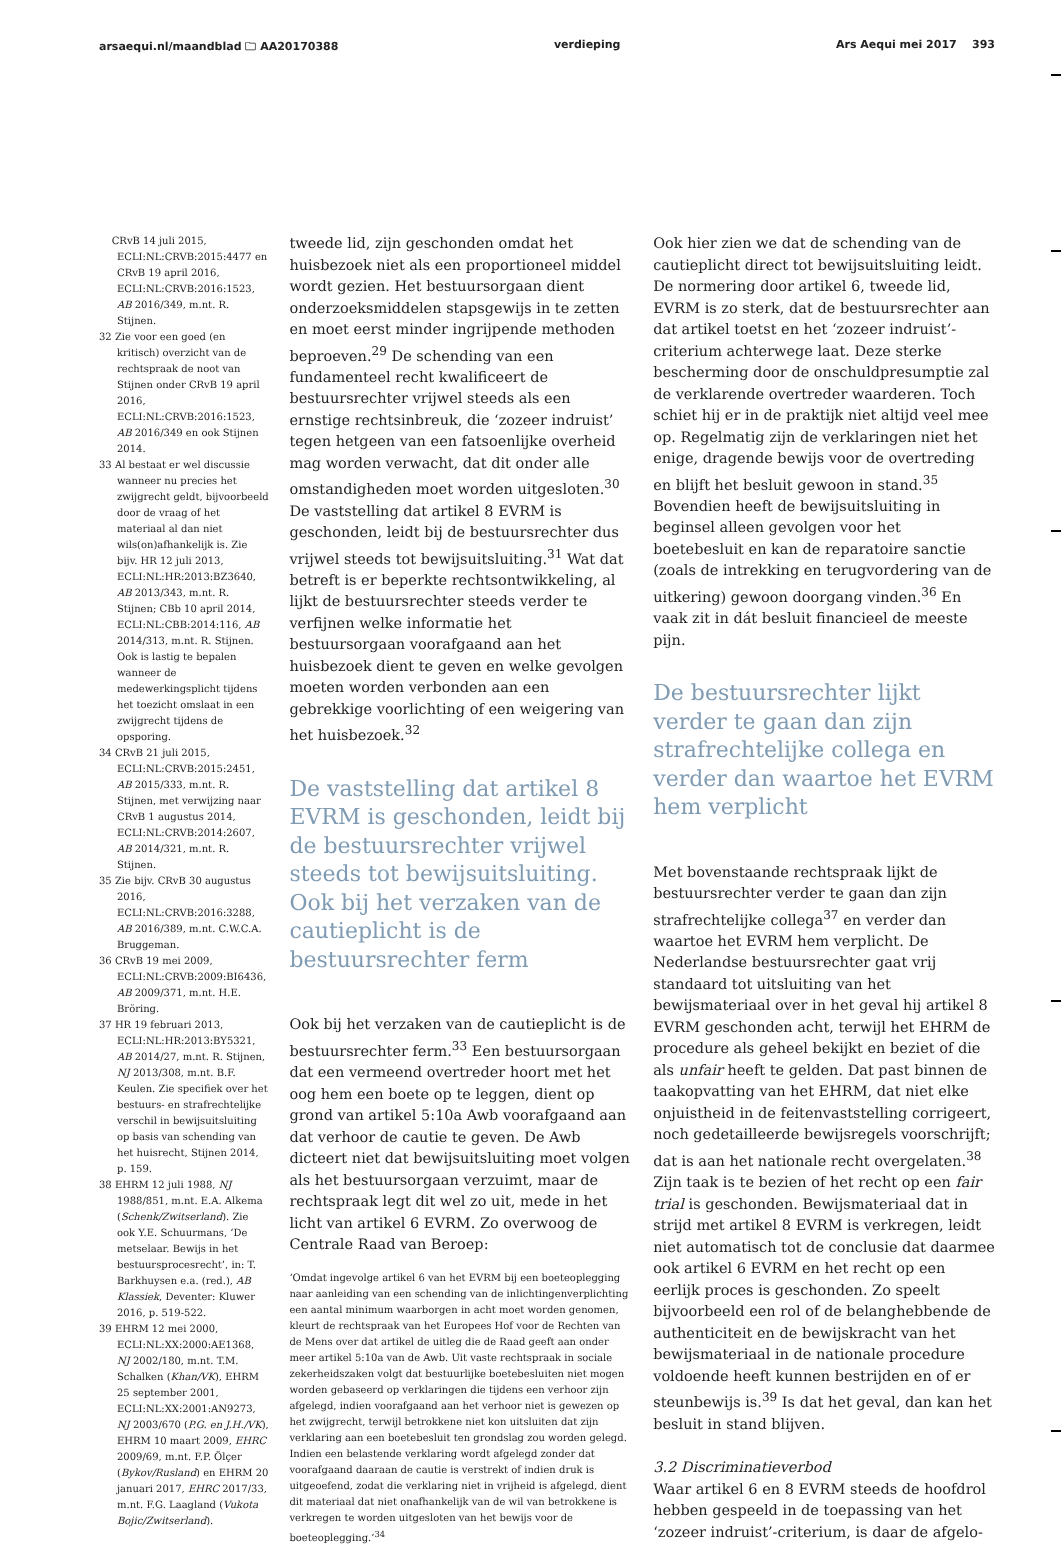arsaequi.nl/maandblad 🗀 AA20170388 verdieping Ars Aequi mei 2017 393
CRvB 14 juli 2015, ECLI:NL:CRVB:2015:4477 en CRvB 19 april 2016, ECLI:NL:CRVB:2016:1523, AB 2016/349, m.nt. R. Stijnen.
32 Zie voor een goed (en kritisch) overzicht van de rechtspraak de noot van Stijnen onder CRvB 19 april 2016, ECLI:NL:CRVB:2016:1523, AB 2016/349 en ook Stijnen 2014.
33 Al bestaat er wel discussie wanneer nu precies het zwijgrecht geldt, bijvoorbeeld door de vraag of het materiaal al dan niet wils(on)afhankelijk is. Zie bijv. HR 12 juli 2013, ECLI:NL:HR:2013:BZ3640, AB 2013/343, m.nt. R. Stijnen; CBb 10 april 2014, ECLI:NL:CBB:2014:116, AB 2014/313, m.nt. R. Stijnen. Ook is lastig te bepalen wanneer de medewerkingsplicht tijdens het toezicht omslaat in een zwijgrecht tijdens de opsporing.
34 CRvB 21 juli 2015, ECLI:NL:CRVB:2015:2451, AB 2015/333, m.nt. R. Stijnen, met verwijzing naar CRvB 1 augustus 2014, ECLI:NL:CRVB:2014:2607, AB 2014/321, m.nt. R. Stijnen.
35 Zie bijv. CRvB 30 augustus 2016, ECLI:NL:CRVB:2016:3288, AB 2016/389, m.nt. C.W.C.A. Bruggeman.
36 CRvB 19 mei 2009, ECLI:NL:CRVB:2009:BI6436, AB 2009/371, m.nt. H.E. Bröring.
37 HR 19 februari 2013, ECLI:NL:HR:2013:BY5321, AB 2014/27, m.nt. R. Stijnen, NJ 2013/308, m.nt. B.F. Keulen. Zie specifiek over het bestuurs- en strafrechtelijke verschil in bewijsuitsluiting op basis van schending van het huisrecht, Stijnen 2014, p. 159.
38 EHRM 12 juli 1988, NJ 1988/851, m.nt. E.A. Alkema (Schenk/Zwitserland). Zie ook Y.E. Schuurmans, ‘De metselaar. Bewijs in het bestuursprocesrecht’, in: T. Barkhuysen e.a. (red.), AB Klassiek, Deventer: Kluwer 2016, p. 519-522.
39 EHRM 12 mei 2000, ECLI:NL:XX:2000:AE1368, NJ 2002/180, m.nt. T.M. Schalken (Khan/VK), EHRM 25 september 2001, ECLI:NL:XX:2001:AN9273, NJ 2003/670 (P.G. en J.H./VK), EHRM 10 maart 2009, EHRC 2009/69, m.nt. F.P. Ölçer (Bykov/Rusland) en EHRM 20 januari 2017, EHRC 2017/33, m.nt. F.G. Laagland (Vukota Bojic/Zwitserland).
tweede lid, zijn geschonden omdat het huisbezoek niet als een proportioneel middel wordt gezien. Het bestuursorgaan dient onderzoeksmiddelen stapsgewijs in te zetten en moet eerst minder ingrijpende methoden beproeven.<sup>29</sup> De schending van een fundamenteel recht kwalificeert de bestuursrechter vrijwel steeds als een ernstige rechtsinbreuk, die ‘zozeer indruist’ tegen hetgeen van een fatsoenlijke overheid mag worden verwacht, dat dit onder alle omstandigheden moet worden uitgesloten.<sup>30</sup> De vaststelling dat artikel 8 EVRM is geschonden, leidt bij de bestuursrechter dus vrijwel steeds tot bewijsuitsluiting.<sup>31</sup> Wat dat betreft is er beperkte rechtsontwikkeling, al lijkt de bestuursrechter steeds verder te verfijnen welke informatie het bestuursorgaan voorafgaand aan het huisbezoek dient te geven en welke gevolgen moeten worden verbonden aan een gebrekkige voorlichting of een weigering van het huisbezoek.<sup>32</sup>
De vaststelling dat artikel 8 EVRM is geschonden, leidt bij de bestuursrechter vrijwel steeds tot bewijsuitsluiting. Ook bij het verzaken van de cautieplicht is de bestuursrechter ferm
Ook bij het verzaken van de cautieplicht is de bestuursrechter ferm.<sup>33</sup> Een bestuursorgaan dat een vermeend overtreder hoort met het oog hem een boete op te leggen, dient op grond van artikel 5:10a Awb voorafgaand aan dat verhoor de cautie te geven. De Awb dicteert niet dat bewijsuitsluiting moet volgen als het bestuursorgaan verzuimt, maar de rechtspraak legt dit wel zo uit, mede in het licht van artikel 6 EVRM. Zo overwoog de Centrale Raad van Beroep:
‘Omdat ingevolge artikel 6 van het EVRM bij een boeteoplegging naar aanleiding van een schending van de inlichtingenverplichting een aantal minimum waarborgen in acht moet worden genomen, kleurt de rechtspraak van het Europees Hof voor de Rechten van de Mens over dat artikel de uitleg die de Raad geeft aan onder meer artikel 5:10a van de Awb. Uit vaste rechtspraak in sociale zekerheidszaken volgt dat bestuurlijke boetebesluiten niet mogen worden gebaseerd op verklaringen die tijdens een verhoor zijn afgelegd, indien voorafgaand aan het verhoor niet is gewezen op het zwijgrecht, terwijl betrokkene niet kon uitsluiten dat zijn verklaring aan een boetebesluit ten grondslag zou worden gelegd. Indien een belastende verklaring wordt afgelegd zonder dat voorafgaand daaraan de cautie is verstrekt of indien druk is uitgeoefend, zodat die verklaring niet in vrijheid is afgelegd, dient dit materiaal dat niet onafhankelijk van de wil van betrokkene is verkregen te worden uitgesloten van het bewijs voor de boeteoplegging.’<sup>34</sup>
Ook hier zien we dat de schending van de cautieplicht direct tot bewijsuitsluiting leidt. De normering door artikel 6, tweede lid, EVRM is zo sterk, dat de bestuursrechter aan dat artikel toetst en het ‘zozeer indruist’-criterium achterwege laat. Deze sterke bescherming door de onschuldpresumptie zal de verklarende overtreder waarderen. Toch schiet hij er in de praktijk niet altijd veel mee op. Regelmatig zijn de verklaringen niet het enige, dragende bewijs voor de overtreding en blijft het besluit gewoon in stand.<sup>35</sup> Bovendien heeft de bewijsuitsluiting in beginsel alleen gevolgen voor het boetebesluit en kan de reparatoire sanctie (zoals de intrekking en terugvordering van de uitkering) gewoon doorgang vinden.<sup>36</sup> En vaak zit in dát besluit financieel de meeste pijn.
De bestuursrechter lijkt verder te gaan dan zijn strafrechtelijke collega en verder dan waartoe het EVRM hem verplicht
Met bovenstaande rechtspraak lijkt de bestuursrechter verder te gaan dan zijn strafrechtelijke collega<sup>37</sup> en verder dan waartoe het EVRM hem verplicht. De Nederlandse bestuursrechter gaat vrij standaard tot uitsluiting van het bewijsmateriaal over in het geval hij artikel 8 EVRM geschonden acht, terwijl het EHRM de procedure als geheel bekijkt en beziet of die als unfair heeft te gelden. Dat past binnen de taakopvatting van het EHRM, dat niet elke onjuistheid in de feitenvaststelling corrigeert, noch gedetailleerde bewijsregels voorschrijft; dat is aan het nationale recht overgelaten.<sup>38</sup> Zijn taak is te bezien of het recht op een fair trial is geschonden. Bewijsmateriaal dat in strijd met artikel 8 EVRM is verkregen, leidt niet automatisch tot de conclusie dat daarmee ook artikel 6 EVRM en het recht op een eerlijk proces is geschonden. Zo speelt bijvoorbeeld een rol of de belanghebbende de authenticiteit en de bewijskracht van het bewijsmateriaal in de nationale procedure voldoende heeft kunnen bestrijden en of er steunbewijs is.<sup>39</sup> Is dat het geval, dan kan het besluit in stand blijven.
3.2 Discriminatieverbod
Waar artikel 6 en 8 EVRM steeds de hoofdrol hebben gespeeld in de toepassing van het ‘zozeer indruist’-criterium, is daar de afgelo-